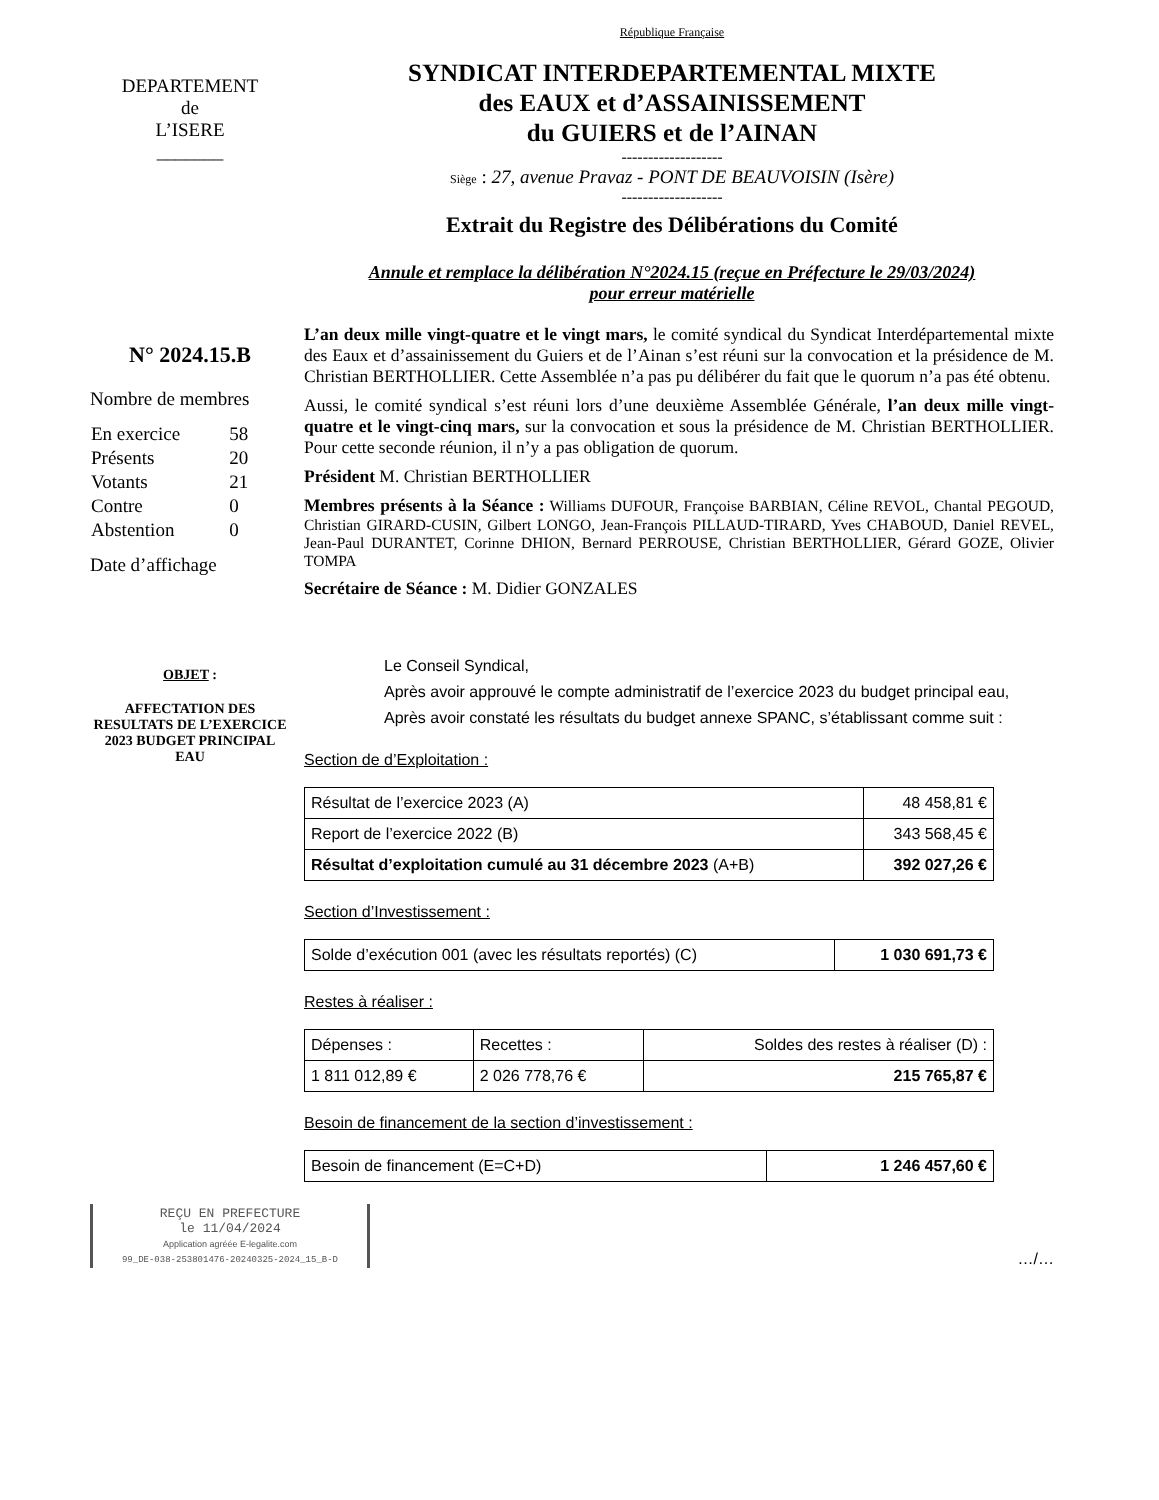DEPARTEMENT
de
L’ISERE
_______
République Française
SYNDICAT INTERDEPARTEMENTAL MIXTE
des EAUX et d’ASSAINISSEMENT
du GUIERS et de l’AINAN
-------------------
Siège : 27, avenue Pravaz - PONT DE BEAUVOISIN (Isère)
-------------------
Extrait du Registre des Délibérations du Comité
Annule et remplace la délibération N°2024.15 (reçue en Préfecture le 29/03/2024)
pour erreur matérielle
N° 2024.15.B
Nombre de membres
| En exercice | 58 |
| Présents | 20 |
| Votants | 21 |
| Contre | 0 |
| Abstention | 0 |
Date d’affichage
L’an deux mille vingt-quatre et le vingt mars, le comité syndical du Syndicat Interdépartemental mixte des Eaux et d’assainissement du Guiers et de l’Ainan s’est réuni sur la convocation et la présidence de M. Christian BERTHOLLIER. Cette Assemblée n’a pas pu délibérer du fait que le quorum n’a pas été obtenu.
Aussi, le comité syndical s’est réuni lors d’une deuxième Assemblée Générale, l’an deux mille vingt-quatre et le vingt-cinq mars, sur la convocation et sous la présidence de M. Christian BERTHOLLIER. Pour cette seconde réunion, il n’y a pas obligation de quorum.
Président M. Christian BERTHOLLIER
Membres présents à la Séance : Williams DUFOUR, Françoise BARBIAN, Céline REVOL, Chantal PEGOUD, Christian GIRARD-CUSIN, Gilbert LONGO, Jean-François PILLAUD-TIRARD, Yves CHABOUD, Daniel REVEL, Jean-Paul DURANTET, Corinne DHION, Bernard PERROUSE, Christian BERTHOLLIER, Gérard GOZE, Olivier TOMPA
Secrétaire de Séance : M. Didier GONZALES
OBJET :
AFFECTATION DES RESULTATS DE L’EXERCICE 2023 BUDGET PRINCIPAL EAU
Le Conseil Syndical,
Après avoir approuvé le compte administratif de l’exercice 2023 du budget principal eau,
Après avoir constaté les résultats du budget annexe SPANC, s’établissant comme suit :
Section de d’Exploitation :
| Résultat de l’exercice 2023 (A) | 48 458,81 € |
| Report de l’exercice 2022 (B) | 343 568,45 € |
| Résultat d’exploitation cumulé au 31 décembre 2023 (A+B) | 392 027,26 € |
Section d’Investissement :
| Solde d’exécution 001 (avec les résultats reportés) (C) | 1 030 691,73 € |
Restes à réaliser :
| Dépenses : | Recettes : | Soldes des restes à réaliser (D) : |
| 1 811 012,89 € | 2 026 778,76 € | 215 765,87 € |
Besoin de financement de la section d’investissement :
| Besoin de financement (E=C+D) | 1 246 457,60 € |
REÇU EN PREFECTURE
le 11/04/2024
Application agréée E-legalite.com
99_DE-038-253801476-20240325-2024_15_B-D
…/…